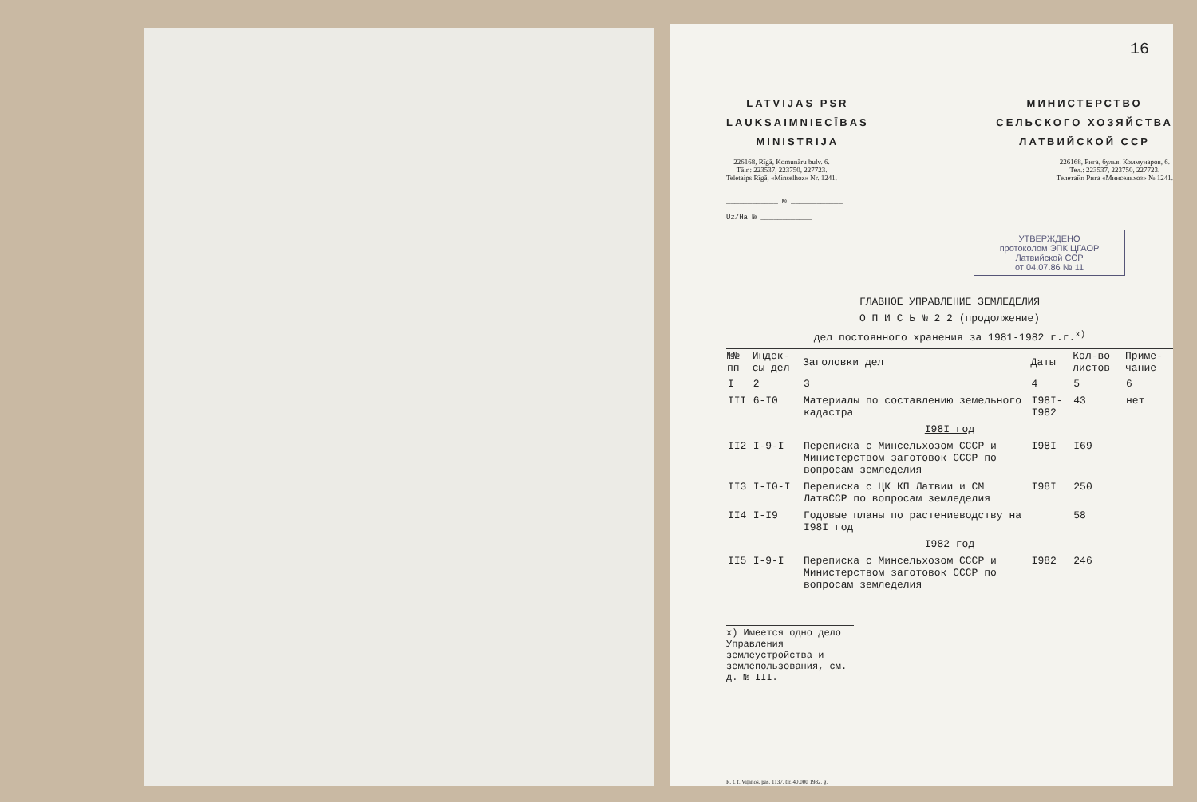16
LATVIJAS PSR
LAUKSAIMNIECĪBAS
MINISTRIJA
МИНИСТЕРСТВО
СЕЛЬСКОГО ХОЗЯЙСТВА
ЛАТВИЙСКОЙ ССР
226168, Rīgā, Komunāru bulv. 6.
Tālr.: 223537, 223750, 227723.
Teletaips Rīgā, «Minselhoz» Nr. 1241.
226168, Рига, бульв. Коммунаров, 6.
Тел.: 223537, 223750, 227723.
Телетайп Рига «Минсельхоз» № 1241.
____________ № ____________
Uz/На № ____________
УТВЕРЖДЕНО
протоколом ЭПК ЦГАОР
Латвийской ССР
от 04.07.86 № 11
ГЛАВНОЕ УПРАВЛЕНИЕ ЗЕМЛЕДЕЛИЯ
О П И С Ь № 2 2 (продолжение)
дел постоянного хранения за 1981-1982 г.г.<sup>x)</sup>
| №№ пп | Индек-сы дел | Заголовки дел | Даты | Кол-во листов | Приме-чание |
| --- | --- | --- | --- | --- | --- |
| I | 2 | 3 | 4 | 5 | 6 |
| III | 6-I0 | Материалы по составлению земельного кадастра | I98I-I982 | 43 | нет |
| I98I год | | | | | |
| II2 | I-9-I | Переписка с Минсельхозом СССР и Министерством заготовок СССР по вопросам земледелия | I98I | I69 | |
| II3 | I-I0-I | Переписка с ЦК КП Латвии и СМ ЛатвССР по вопросам земледелия | I98I | 250 | |
| II4 | I-I9 | Годовые планы по растениеводству на I98I год | | 58 | |
| I982 год | | | | | |
| II5 | I-9-I | Переписка с Минсельхозом СССР и Министерством заготовок СССР по вопросам земледелия | I982 | 246 | |
x) Имеется одно дело Управления землеустройства и землепользования, см. д. № III.
R. t. f. Viļānos, pas. 1137, tir. 40.000 1982. g.